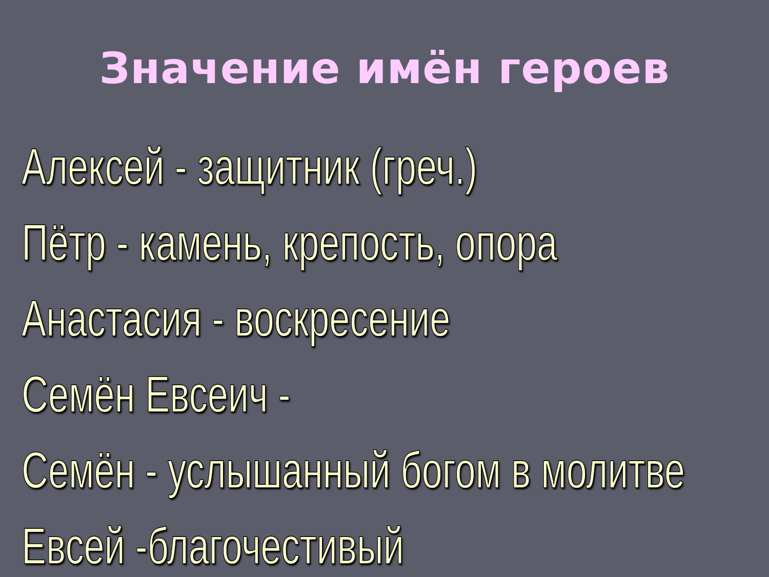Значение имён героев
Алексей - защитник (греч.)
Пётр - камень, крепость, опора
Анастасия - воскресение
Семён Евсеич -
Семён - услышанный богом в молитве
Евсей -благочестивый